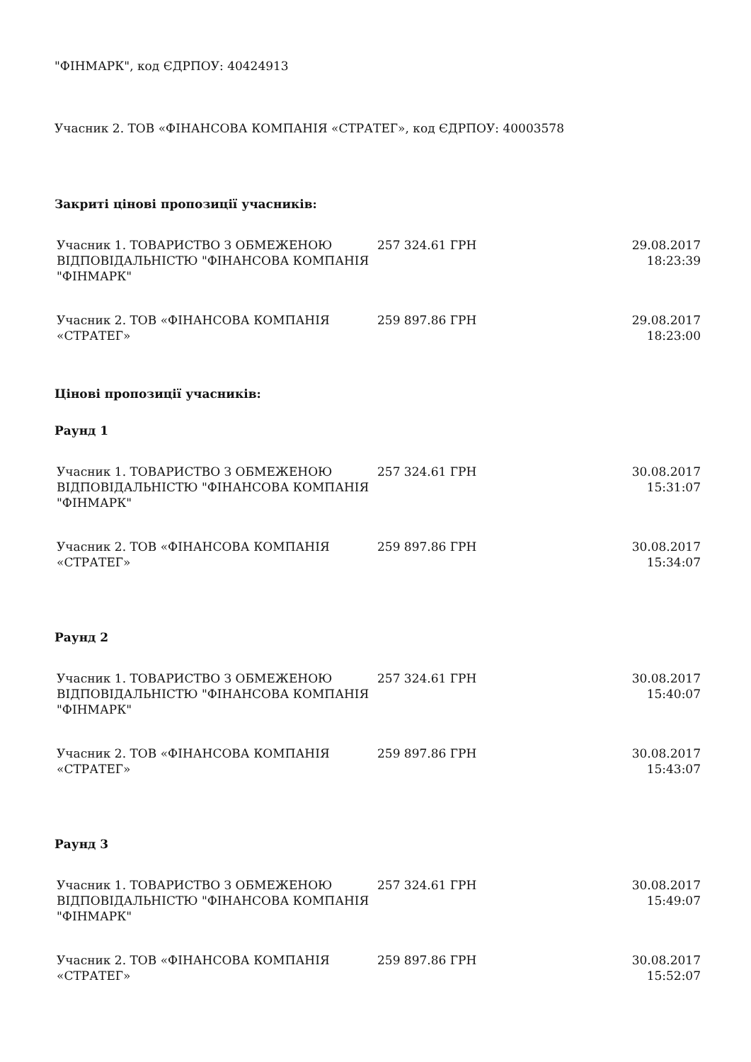"ФІНМАРК", код ЄДРПОУ: 40424913
Учасник 2. ТОВ «ФІНАНСОВА КОМПАНІЯ «СТРАТЕГ», код ЄДРПОУ: 40003578
Закриті цінові пропозиції учасників:
| Учасник 1. ТОВАРИСТВО З ОБМЕЖЕНОЮ ВІДПОВІДАЛЬНІСТЮ "ФІНАНСОВА КОМПАНІЯ "ФІНМАРК" | 257 324.61 ГРН | 29.08.2017 18:23:39 |
| Учасник 2. ТОВ «ФІНАНСОВА КОМПАНІЯ «СТРАТЕГ» | 259 897.86 ГРН | 29.08.2017 18:23:00 |
Цінові пропозиції учасників:
Раунд 1
| Учасник 1. ТОВАРИСТВО З ОБМЕЖЕНОЮ ВІДПОВІДАЛЬНІСТЮ "ФІНАНСОВА КОМПАНІЯ "ФІНМАРК" | 257 324.61 ГРН | 30.08.2017 15:31:07 |
| Учасник 2. ТОВ «ФІНАНСОВА КОМПАНІЯ «СТРАТЕГ» | 259 897.86 ГРН | 30.08.2017 15:34:07 |
Раунд 2
| Учасник 1. ТОВАРИСТВО З ОБМЕЖЕНОЮ ВІДПОВІДАЛЬНІСТЮ "ФІНАНСОВА КОМПАНІЯ "ФІНМАРК" | 257 324.61 ГРН | 30.08.2017 15:40:07 |
| Учасник 2. ТОВ «ФІНАНСОВА КОМПАНІЯ «СТРАТЕГ» | 259 897.86 ГРН | 30.08.2017 15:43:07 |
Раунд 3
| Учасник 1. ТОВАРИСТВО З ОБМЕЖЕНОЮ ВІДПОВІДАЛЬНІСТЮ "ФІНАНСОВА КОМПАНІЯ "ФІНМАРК" | 257 324.61 ГРН | 30.08.2017 15:49:07 |
| Учасник 2. ТОВ «ФІНАНСОВА КОМПАНІЯ «СТРАТЕГ» | 259 897.86 ГРН | 30.08.2017 15:52:07 |